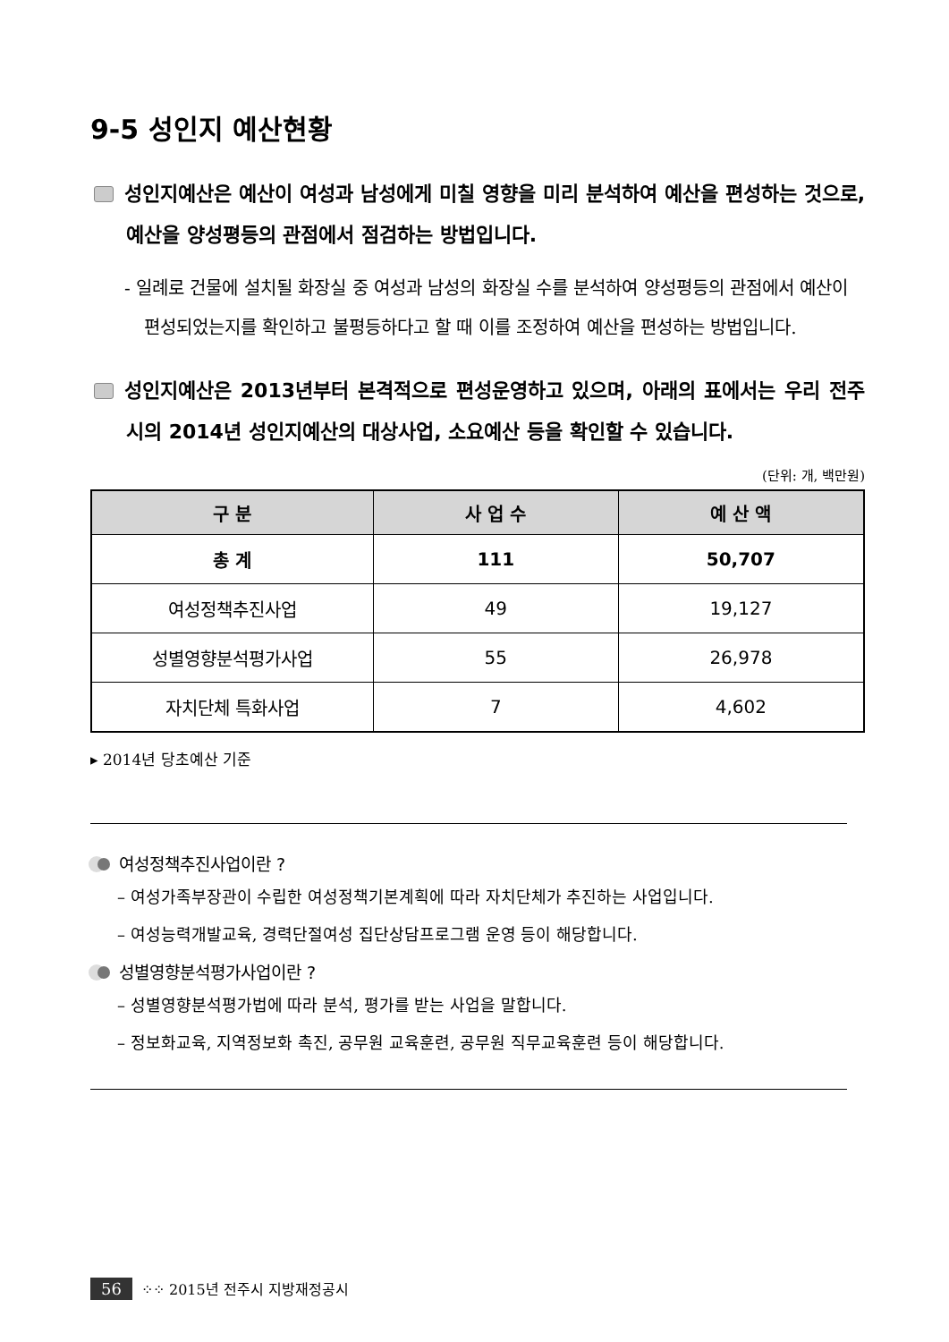9-5 성인지 예산현황
성인지예산은 예산이 여성과 남성에게 미칠 영향을 미리 분석하여 예산을 편성하는 것으로, 예산을 양성평등의 관점에서 점검하는 방법입니다.
- 일례로 건물에 설치될 화장실 중 여성과 남성의 화장실 수를 분석하여 양성평등의 관점에서 예산이 편성되었는지를 확인하고 불평등하다고 할 때 이를 조정하여 예산을 편성하는 방법입니다.
성인지예산은 2013년부터 본격적으로 편성운영하고 있으며, 아래의 표에서는 우리 전주시의 2014년 성인지예산의 대상사업, 소요예산 등을 확인할 수 있습니다.
(단위: 개, 백만원)
| 구 분 | 사 업 수 | 예 산 액 |
| --- | --- | --- |
| 총 계 | 111 | 50,707 |
| 여성정책추진사업 | 49 | 19,127 |
| 성별영향분석평가사업 | 55 | 26,978 |
| 자치단체 특화사업 | 7 | 4,602 |
▸ 2014년 당초예산 기준
여성정책추진사업이란 ?
– 여성가족부장관이 수립한 여성정책기본계획에 따라 자치단체가 추진하는 사업입니다.
– 여성능력개발교육, 경력단절여성 집단상담프로그램 운영 등이 해당합니다.
성별영향분석평가사업이란 ?
– 성별영향분석평가법에 따라 분석, 평가를 받는 사업을 말합니다.
– 정보화교육, 지역정보화 촉진, 공무원 교육훈련, 공무원 직무교육훈련 등이 해당합니다.
56 ⁘⁘ 2015년 전주시 지방재정공시